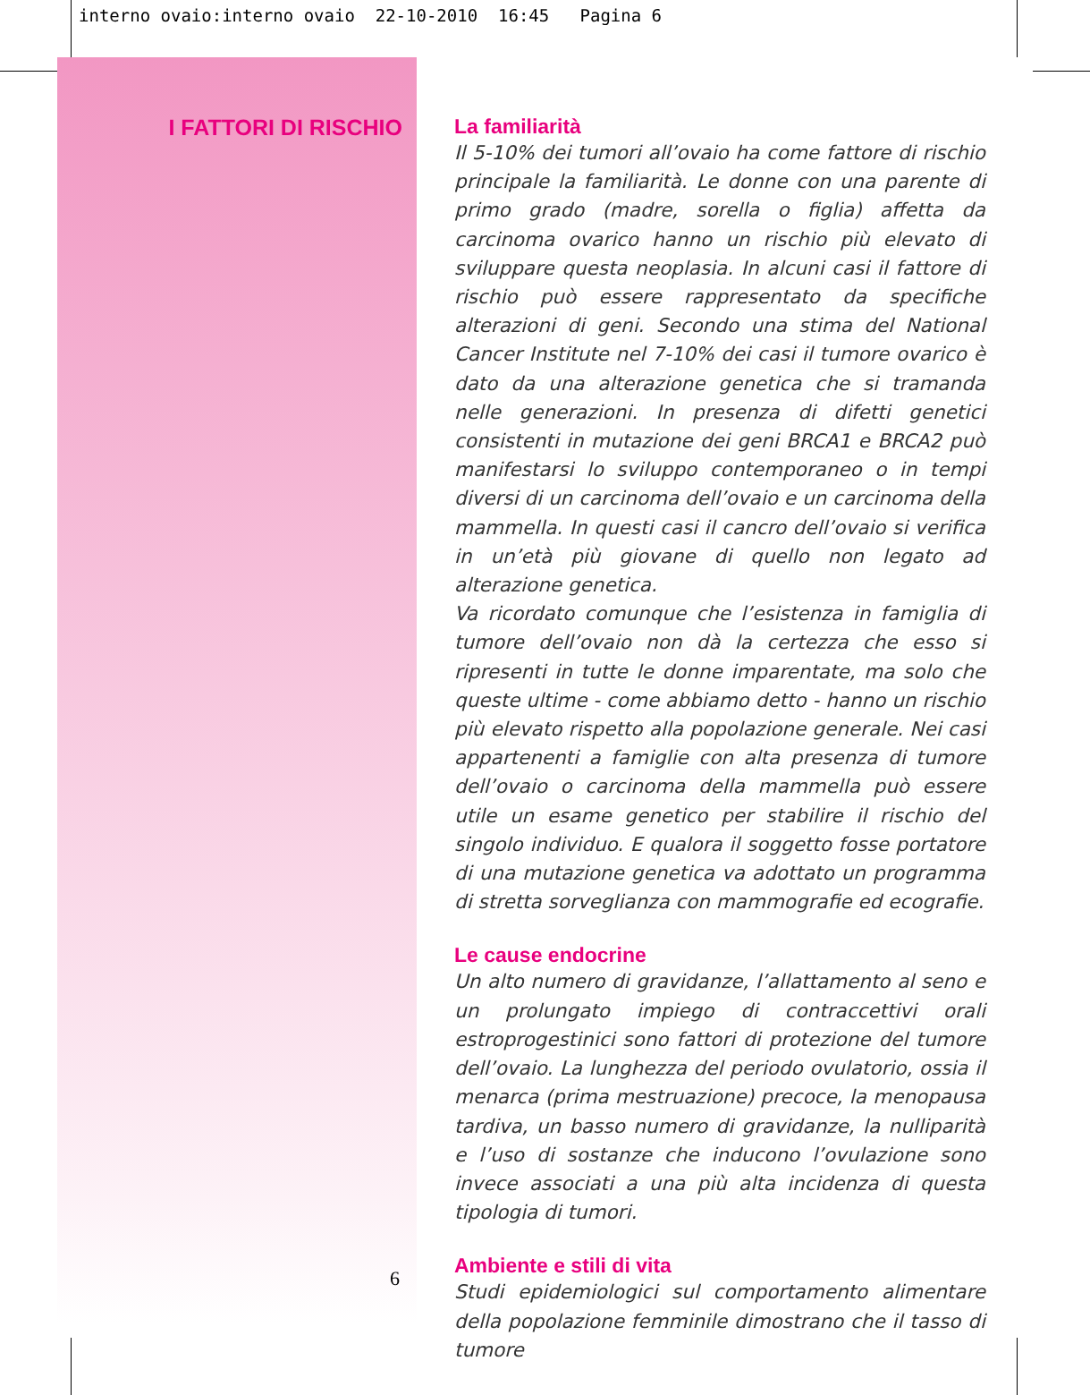interno ovaio:interno ovaio 22-10-2010 16:45 Pagina 6
I FATTORI DI RISCHIO
6
La familiarità
Il 5-10% dei tumori all’ovaio ha come fattore di rischio principale la familiarità. Le donne con una parente di primo grado (madre, sorella o figlia) affetta da carcinoma ovarico hanno un rischio più elevato di sviluppare questa neoplasia. In alcuni casi il fattore di rischio può essere rappresentato da specifiche alterazioni di geni. Secondo una stima del National Cancer Institute nel 7-10% dei casi il tumore ovarico è dato da una alterazione genetica che si tramanda nelle generazioni. In presenza di difetti genetici consistenti in mutazione dei geni BRCA1 e BRCA2 può manifestarsi lo sviluppo contemporaneo o in tempi diversi di un carcinoma dell’ovaio e un carcinoma della mammella. In questi casi il cancro dell’ovaio si verifica in un’età più giovane di quello non legato ad alterazione genetica.
Va ricordato comunque che l’esistenza in famiglia di tumore dell’ovaio non dà la certezza che esso si ripresenti in tutte le donne imparentate, ma solo che queste ultime - come abbiamo detto - hanno un rischio più elevato rispetto alla popolazione generale. Nei casi appartenenti a famiglie con alta presenza di tumore dell’ovaio o carcinoma della mammella può essere utile un esame genetico per stabilire il rischio del singolo individuo. E qualora il soggetto fosse portatore di una mutazione genetica va adottato un programma di stretta sorveglianza con mammografie ed ecografie.
Le cause endocrine
Un alto numero di gravidanze, l’allattamento al seno e un prolungato impiego di contraccettivi orali estroprogestinici sono fattori di protezione del tumore dell’ovaio. La lunghezza del periodo ovulatorio, ossia il menarca (prima mestruazione) precoce, la menopausa tardiva, un basso numero di gravidanze, la nulliparità e l’uso di sostanze che inducono l’ovulazione sono invece associati a una più alta incidenza di questa tipologia di tumori.
Ambiente e stili di vita
Studi epidemiologici sul comportamento alimentare della popolazione femminile dimostrano che il tasso di tumore